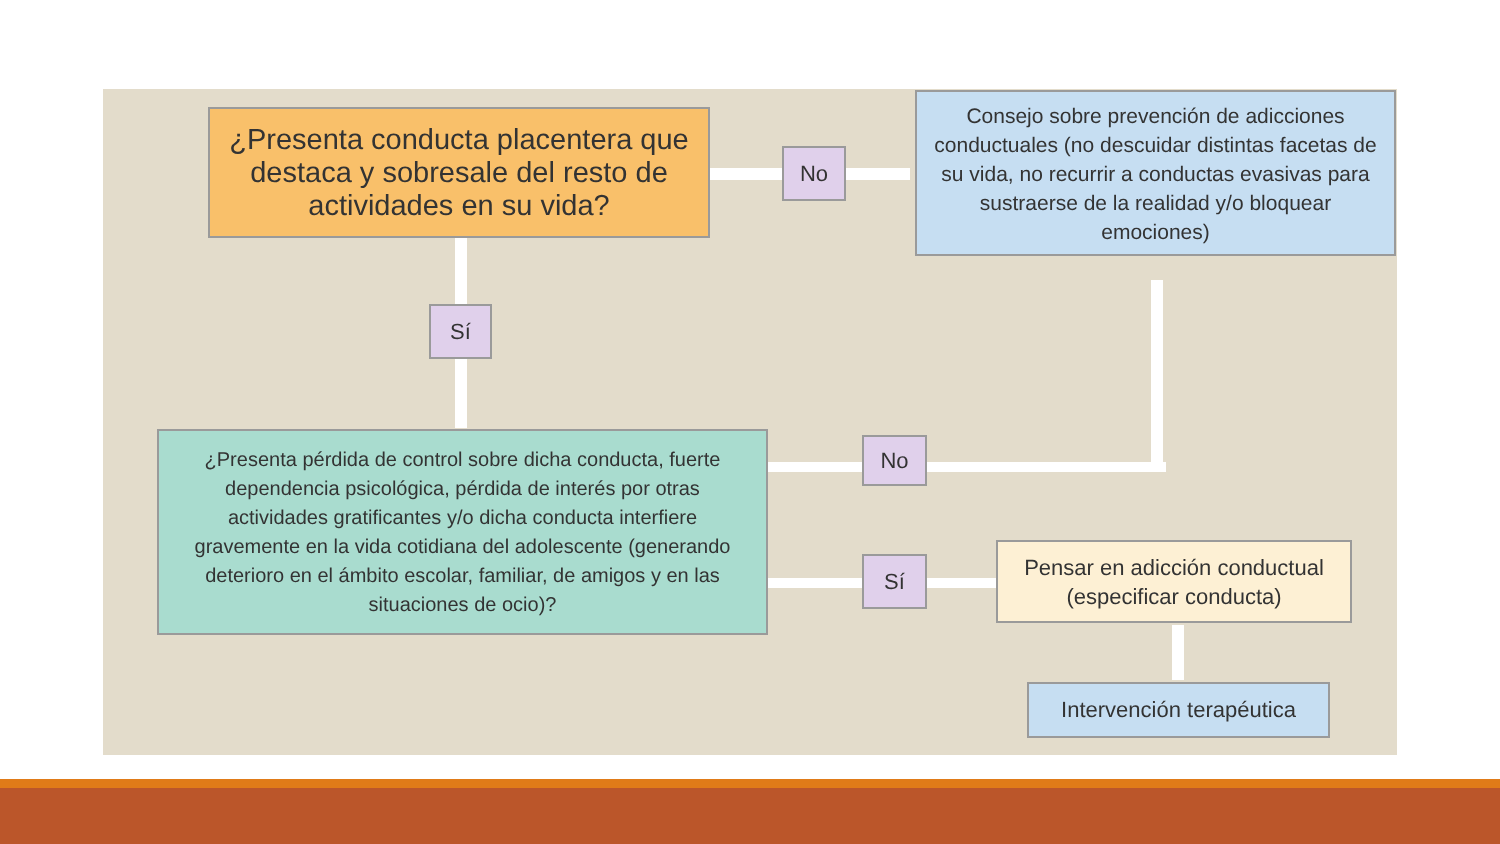¿Presenta conducta placentera que destaca y sobresale del resto de actividades en su vida?
No
Consejo sobre prevención de adicciones conductuales (no descuidar distintas facetas de su vida, no recurrir a conductas evasivas para sustraerse de la realidad y/o bloquear emociones)
Sí
¿Presenta pérdida de control sobre dicha conducta, fuerte dependencia psicológica, pérdida de interés por otras actividades gratificantes y/o dicha conducta interfiere gravemente en la vida cotidiana del adolescente (generando deterioro en el ámbito escolar, familiar, de amigos y en las situaciones de ocio)?
No
Sí
Pensar en adicción conductual (especificar conducta)
Intervención terapéutica